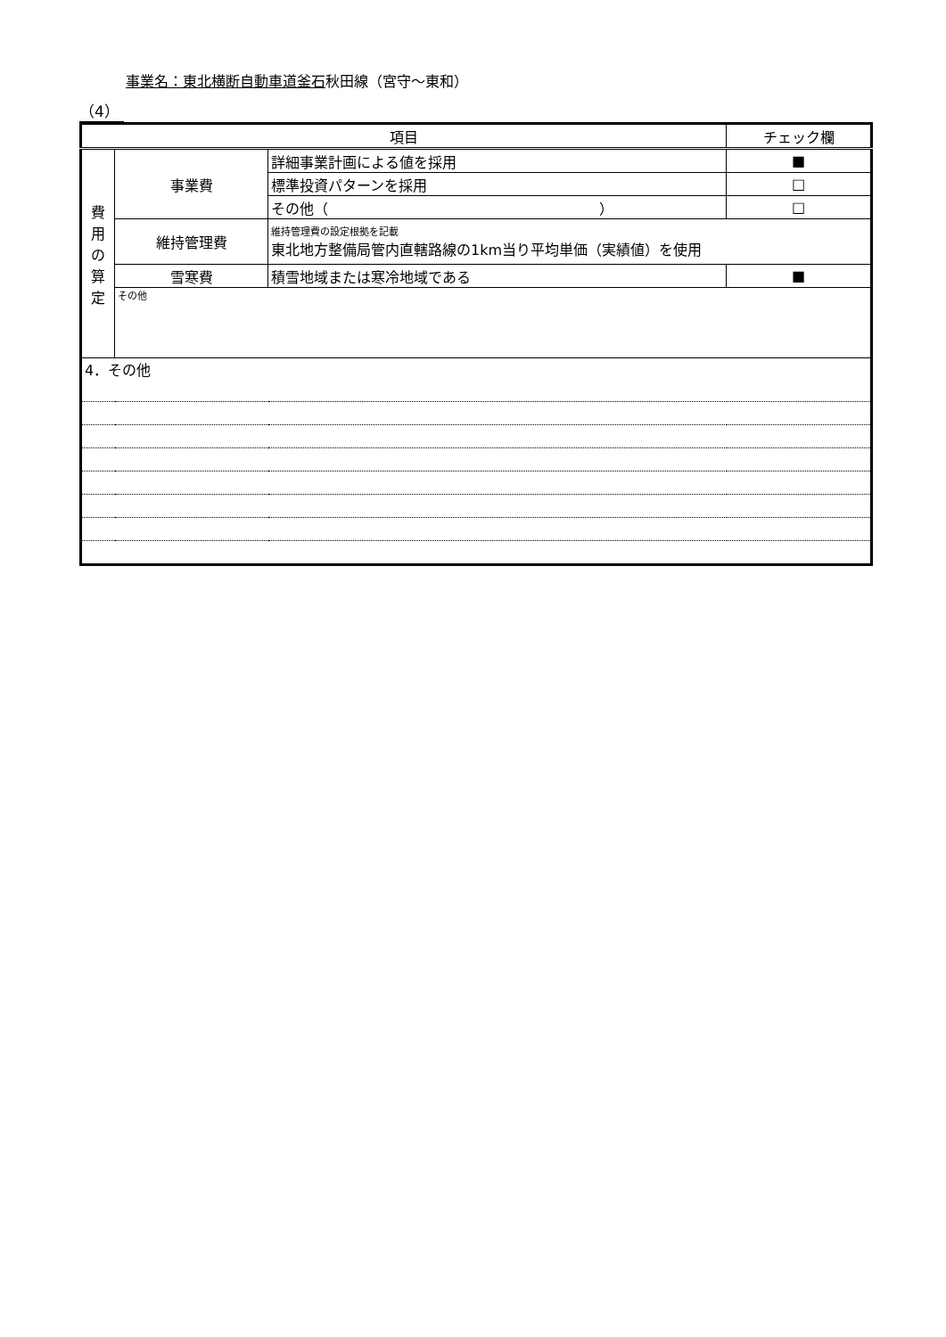事業名：東北横断自動車道釜石秋田線（宮守～東和）
（4）
| 項目 | | | チェック欄 |
| --- | --- | --- | --- |
| 費 用 の 算 定 | 事業費 | 詳細事業計画による値を採用 | ■ |
| | | 標準投資パターンを採用 | □ |
| | | その他（ ） | □ |
| | 維持管理費 | 維持管理費の設定根拠を記載 東北地方整備局管内直轄路線の1km当り平均単価（実績値）を使用 | |
| | 雪寒費 | 積雪地域または寒冷地域である | ■ |
| | その他 | | |
| 4．その他 | | | |